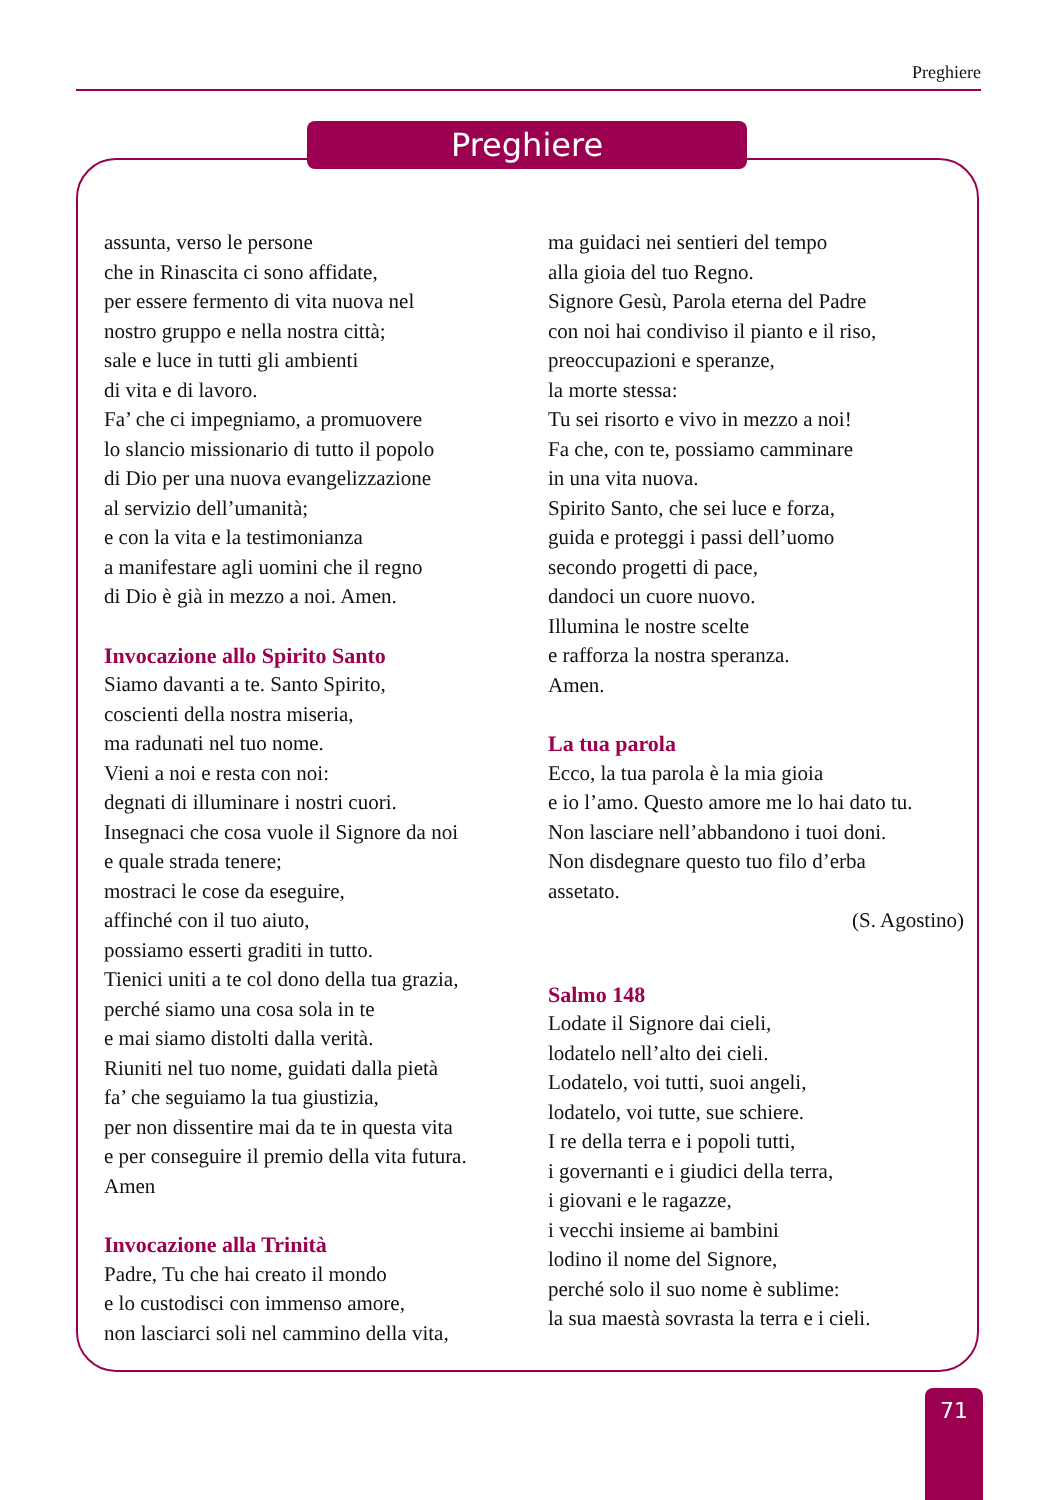Preghiere
Preghiere
assunta, verso le persone
che in Rinascita ci sono affidate,
per essere fermento di vita nuova nel
nostro gruppo e nella nostra città;
sale e luce in tutti gli ambienti
di vita e di lavoro.
Fa’ che ci impegniamo, a promuovere
lo slancio missionario di tutto il popolo
di Dio per una nuova evangelizzazione
al servizio dell’umanità;
e con la vita e la testimonianza
a manifestare agli uomini che il regno
di Dio è già in mezzo a noi. Amen.
Invocazione allo Spirito Santo
Siamo davanti a te. Santo Spirito,
coscienti della nostra miseria,
ma radunati nel tuo nome.
Vieni a noi e resta con noi:
degnati di illuminare i nostri cuori.
Insegnaci che cosa vuole il Signore da noi
e quale strada tenere;
mostraci le cose da eseguire,
affinché con il tuo aiuto,
possiamo esserti graditi in tutto.
Tienici uniti a te col dono della tua grazia,
perché siamo una cosa sola in te
e mai siamo distolti dalla verità.
Riuniti nel tuo nome, guidati dalla pietà
fa’ che seguiamo la tua giustizia,
per non dissentire mai da te in questa vita
e per conseguire il premio della vita futura.
Amen
Invocazione alla Trinità
Padre, Tu che hai creato il mondo
e lo custodisci con immenso amore,
non lasciarci soli nel cammino della vita,
ma guidaci nei sentieri del tempo
alla gioia del tuo Regno.
Signore Gesù, Parola eterna del Padre
con noi hai condiviso il pianto e il riso,
preoccupazioni e speranze,
la morte stessa:
Tu sei risorto e vivo in mezzo a noi!
Fa che, con te, possiamo camminare
in una vita nuova.
Spirito Santo, che sei luce e forza,
guida e proteggi i passi dell’uomo
secondo progetti di pace,
dandoci un cuore nuovo.
Illumina le nostre scelte
e rafforza la nostra speranza.
Amen.
La tua parola
Ecco, la tua parola è la mia gioia
e io l’amo. Questo amore me lo hai dato tu.
Non lasciare nell’abbandono i tuoi doni.
Non disdegnare questo tuo filo d’erba
assetato.
(S. Agostino)
Salmo 148
Lodate il Signore dai cieli,
lodatelo nell’alto dei cieli.
Lodatelo, voi tutti, suoi angeli,
lodatelo, voi tutte, sue schiere.
I re della terra e i popoli tutti,
i governanti e i giudici della terra,
i giovani e le ragazze,
i vecchi insieme ai bambini
lodino il nome del Signore,
perché solo il suo nome è sublime:
la sua maestà sovrasta la terra e i cieli.
71